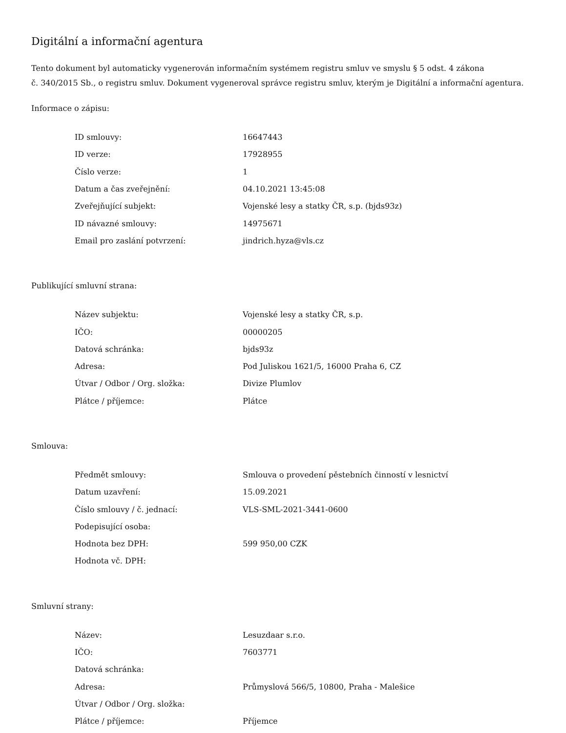Digitální a informační agentura
Tento dokument byl automaticky vygenerován informačním systémem registru smluv ve smyslu § 5 odst. 4 zákona
č. 340/2015 Sb., o registru smluv. Dokument vygeneroval správce registru smluv, kterým je Digitální a informační agentura.
Informace o zápisu:
| ID smlouvy: | 16647443 |
| ID verze: | 17928955 |
| Číslo verze: | 1 |
| Datum a čas zveřejnění: | 04.10.2021 13:45:08 |
| Zveřejňující subjekt: | Vojenské lesy a statky ČR, s.p. (bjds93z) |
| ID návazné smlouvy: | 14975671 |
| Email pro zaslání potvrzení: | jindrich.hyza@vls.cz |
Publikující smluvní strana:
| Název subjektu: | Vojenské lesy a statky ČR, s.p. |
| IČO: | 00000205 |
| Datová schránka: | bjds93z |
| Adresa: | Pod Juliskou 1621/5, 16000 Praha 6, CZ |
| Útvar / Odbor / Org. složka: | Divize Plumlov |
| Plátce / příjemce: | Plátce |
Smlouva:
| Předmět smlouvy: | Smlouva o provedení pěstebních činností v lesnictví |
| Datum uzavření: | 15.09.2021 |
| Číslo smlouvy / č. jednací: | VLS-SML-2021-3441-0600 |
| Podepisující osoba: | |
| Hodnota bez DPH: | 599 950,00 CZK |
| Hodnota vč. DPH: | |
Smluvní strany:
| Název: | Lesuzdaar s.r.o. |
| IČO: | 7603771 |
| Datová schránka: | |
| Adresa: | Průmyslová 566/5, 10800, Praha - Malešice |
| Útvar / Odbor / Org. složka: | |
| Plátce / příjemce: | Příjemce |